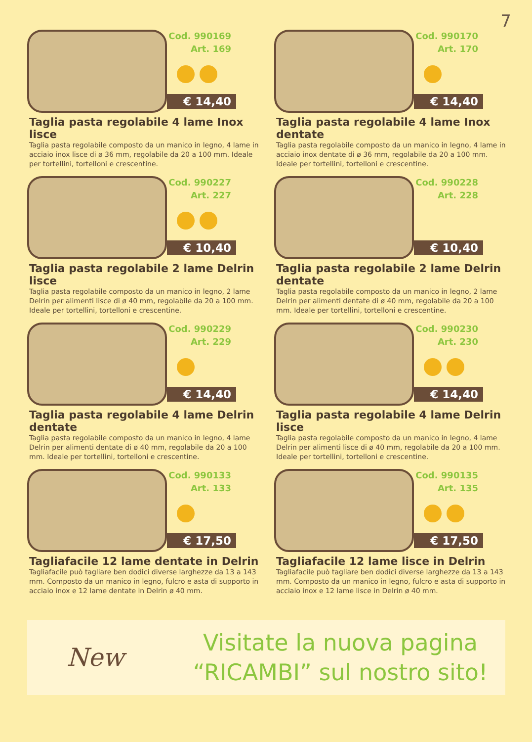7
Cod. 990169
Art. 169
€ 14,40
Taglia pasta regolabile 4 lame Inox lisce
Taglia pasta regolabile composto da un manico in legno, 4 lame in acciaio inox lisce di ø 36 mm, regolabile da 20 a 100 mm. Ideale per tortellini, tortelloni e crescentine.
Cod. 990170
Art. 170
€ 14,40
Taglia pasta regolabile 4 lame Inox dentate
Taglia pasta regolabile composto da un manico in legno, 4 lame in acciaio inox dentate di ø 36 mm, regolabile da 20 a 100 mm. Ideale per tortellini, tortelloni e crescentine.
Cod. 990227
Art. 227
€ 10,40
Taglia pasta regolabile 2 lame Delrin lisce
Taglia pasta regolabile composto da un manico in legno, 2 lame Delrin per alimenti lisce di ø 40 mm, regolabile da 20 a 100 mm. Ideale per tortellini, tortelloni e crescentine.
Cod. 990228
Art. 228
€ 10,40
Taglia pasta regolabile 2 lame Delrin dentate
Taglia pasta regolabile composto da un manico in legno, 2 lame Delrin per alimenti dentate di ø 40 mm, regolabile da 20 a 100 mm. Ideale per tortellini, tortelloni e crescentine.
Cod. 990229
Art. 229
€ 14,40
Taglia pasta regolabile 4 lame Delrin dentate
Taglia pasta regolabile composto da un manico in legno, 4 lame Delrin per alimenti dentate di ø 40 mm, regolabile da 20 a 100 mm. Ideale per tortellini, tortelloni e crescentine.
Cod. 990230
Art. 230
€ 14,40
Taglia pasta regolabile 4 lame Delrin lisce
Taglia pasta regolabile composto da un manico in legno, 4 lame Delrin per alimenti lisce di ø 40 mm, regolabile da 20 a 100 mm. Ideale per tortellini, tortelloni e crescentine.
Cod. 990133
Art. 133
€ 17,50
Tagliafacile 12 lame dentate in Delrin
Tagliafacile può tagliare ben dodici diverse larghezze da 13 a 143 mm. Composto da un manico in legno, fulcro e asta di supporto in acciaio inox e 12 lame dentate in Delrin ø 40 mm.
Cod. 990135
Art. 135
€ 17,50
Tagliafacile 12 lame lisce in Delrin
Tagliafacile può tagliare ben dodici diverse larghezze da 13 a 143 mm. Composto da un manico in legno, fulcro e asta di supporto in acciaio inox e 12 lame lisce in Delrin ø 40 mm.
New
Visitate la nuova pagina
“RICAMBI” sul nostro sito!